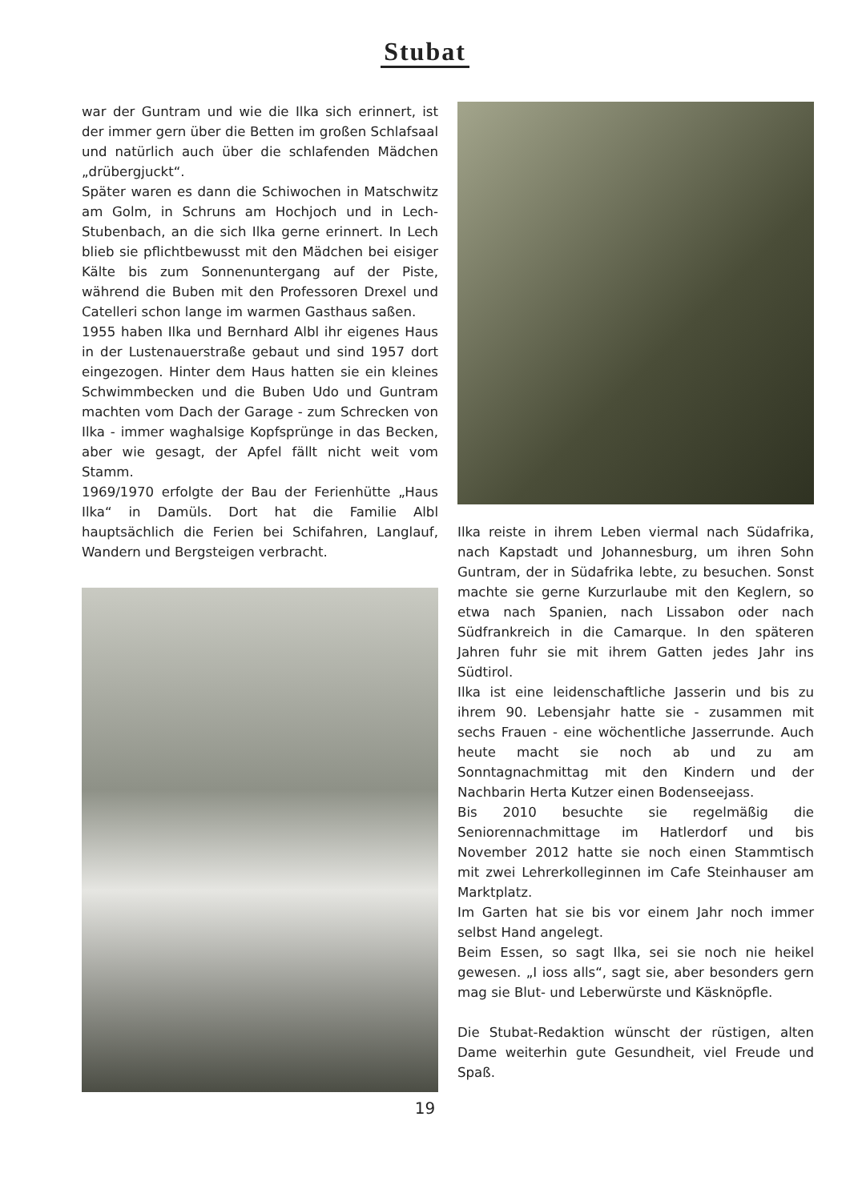Stubat
war der Guntram und wie die Ilka sich erinnert, ist der immer gern über die Betten im großen Schlafsaal und natürlich auch über die schlafenden Mädchen „drübergjuckt“.
Später waren es dann die Schiwochen in Matschwitz am Golm, in Schruns am Hochjoch und in Lech-Stubenbach, an die sich Ilka gerne erinnert. In Lech blieb sie pflichtbewusst mit den Mädchen bei eisiger Kälte bis zum Sonnenuntergang auf der Piste, während die Buben mit den Professoren Drexel und Catelleri schon lange im warmen Gasthaus saßen.
1955 haben Ilka und Bernhard Albl ihr eigenes Haus in der Lustenauerstraße gebaut und sind 1957 dort eingezogen. Hinter dem Haus hatten sie ein kleines Schwimmbecken und die Buben Udo und Guntram machten vom Dach der Garage - zum Schrecken von Ilka - immer waghalsige Kopfsprünge in das Becken, aber wie gesagt, der Apfel fällt nicht weit vom Stamm.
1969/1970 erfolgte der Bau der Ferienhütte „Haus Ilka“ in Damüls. Dort hat die Familie Albl hauptsächlich die Ferien bei Schifahren, Langlauf, Wandern und Bergsteigen verbracht.
Ilka reiste in ihrem Leben viermal nach Südafrika, nach Kapstadt und Johannesburg, um ihren Sohn Guntram, der in Südafrika lebte, zu besuchen. Sonst machte sie gerne Kurzurlaube mit den Keglern, so etwa nach Spanien, nach Lissabon oder nach Südfrankreich in die Camarque. In den späteren Jahren fuhr sie mit ihrem Gatten jedes Jahr ins Südtirol.
Ilka ist eine leidenschaftliche Jasserin und bis zu ihrem 90. Lebensjahr hatte sie - zusammen mit sechs Frauen - eine wöchentliche Jasserrunde. Auch heute macht sie noch ab und zu am Sonntagnachmittag mit den Kindern und der Nachbarin Herta Kutzer einen Bodenseejass.
Bis 2010 besuchte sie regelmäßig die Seniorennachmittage im Hatlerdorf und bis November 2012 hatte sie noch einen Stammtisch mit zwei Lehrerkolleginnen im Cafe Steinhauser am Marktplatz.
Im Garten hat sie bis vor einem Jahr noch immer selbst Hand angelegt.
Beim Essen, so sagt Ilka, sei sie noch nie heikel gewesen. „I ioss alls“, sagt sie, aber besonders gern mag sie Blut- und Leberwürste und Käsknöpfle.
Die Stubat-Redaktion wünscht der rüstigen, alten Dame weiterhin gute Gesundheit, viel Freude und Spaß.
19